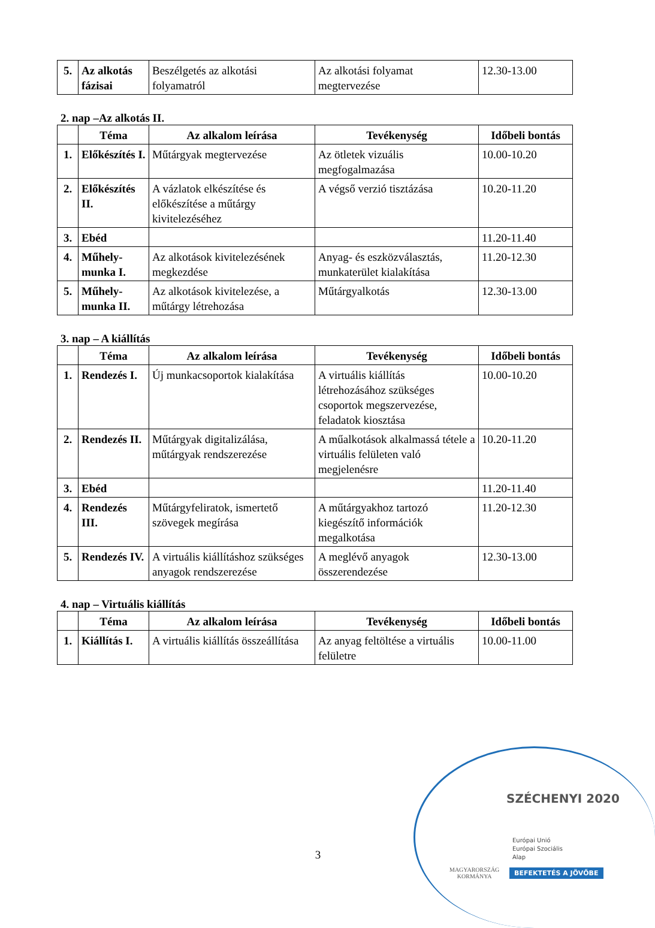| 5. | Az alkotás fázisai | Beszélgetés az alkotási folyamatról | Az alkotási folyamat megtervezése | 12.30-13.00 |
2. nap –Az alkotás II.
| | Téma | Az alkalom leírása | Tevékenység | Időbeli bontás |
| --- | --- | --- | --- | --- |
| 1. | Előkészítés I. | Műtárgyak megtervezése | Az ötletek vizuális megfogalmazása | 10.00-10.20 |
| 2. | Előkészítés II. | A vázlatok elkészítése és előkészítése a műtárgy kivitelezéséhez | A végső verzió tisztázása | 10.20-11.20 |
| 3. | Ebéd | | | 11.20-11.40 |
| 4. | Műhely-munka I. | Az alkotások kivitelezésének megkezdése | Anyag- és eszközválasztás, munkaterület kialakítása | 11.20-12.30 |
| 5. | Műhely-munka II. | Az alkotások kivitelezése, a műtárgy létrehozása | Műtárgyalkotás | 12.30-13.00 |
3. nap – A kiállítás
| | Téma | Az alkalom leírása | Tevékenység | Időbeli bontás |
| --- | --- | --- | --- | --- |
| 1. | Rendezés I. | Új munkacsoportok kialakítása | A virtuális kiállítás létrehozásához szükséges csoportok megszervezése, feladatok kiosztása | 10.00-10.20 |
| 2. | Rendezés II. | Műtárgyak digitalizálása, műtárgyak rendszerezése | A műalkotások alkalmassá tétele a virtuális felületen való megjelenésre | 10.20-11.20 |
| 3. | Ebéd | | | 11.20-11.40 |
| 4. | Rendezés III. | Műtárgyfeliratok, ismertető szövegek megírása | A műtárgyakhoz tartozó kiegészítő információk megalkotása | 11.20-12.30 |
| 5. | Rendezés IV. | A virtuális kiállításhoz szükséges anyagok rendszerezése | A meglévő anyagok összerendezése | 12.30-13.00 |
4. nap – Virtuális kiállítás
| | Téma | Az alkalom leírása | Tevékenység | Időbeli bontás |
| --- | --- | --- | --- | --- |
| 1. | Kiállítás I. | A virtuális kiállítás összeállítása | Az anyag feltöltése a virtuális felületre | 10.00-11.00 |
3
SZÉCHENYI 2020
Európai Unió
Európai Szociális
Alap
MAGYARORSZÁG
KORMÁNYA
BEFEKTETÉS A JÖVŐBE